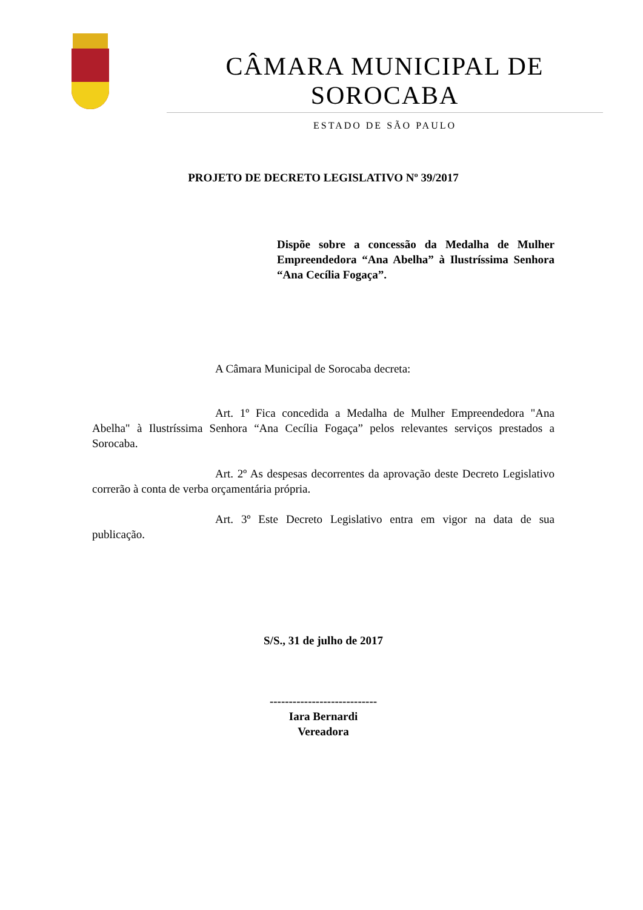CÂMARA MUNICIPAL DE SOROCABA
ESTADO DE SÃO PAULO
PROJETO DE DECRETO LEGISLATIVO Nº 39/2017
Dispõe sobre a concessão da Medalha de Mulher Empreendedora “Ana Abelha” à Ilustríssima Senhora “Ana Cecília Fogaça”.
A Câmara Municipal de Sorocaba decreta:
Art. 1º Fica concedida a Medalha de Mulher Empreendedora "Ana Abelha" à Ilustríssima Senhora “Ana Cecília Fogaça” pelos relevantes serviços prestados a Sorocaba.
Art. 2º As despesas decorrentes da aprovação deste Decreto Legislativo correrão à conta de verba orçamentária própria.
Art. 3º Este Decreto Legislativo entra em vigor na data de sua publicação.
S/S., 31 de julho de 2017
----------------------------
Iara Bernardi
Vereadora